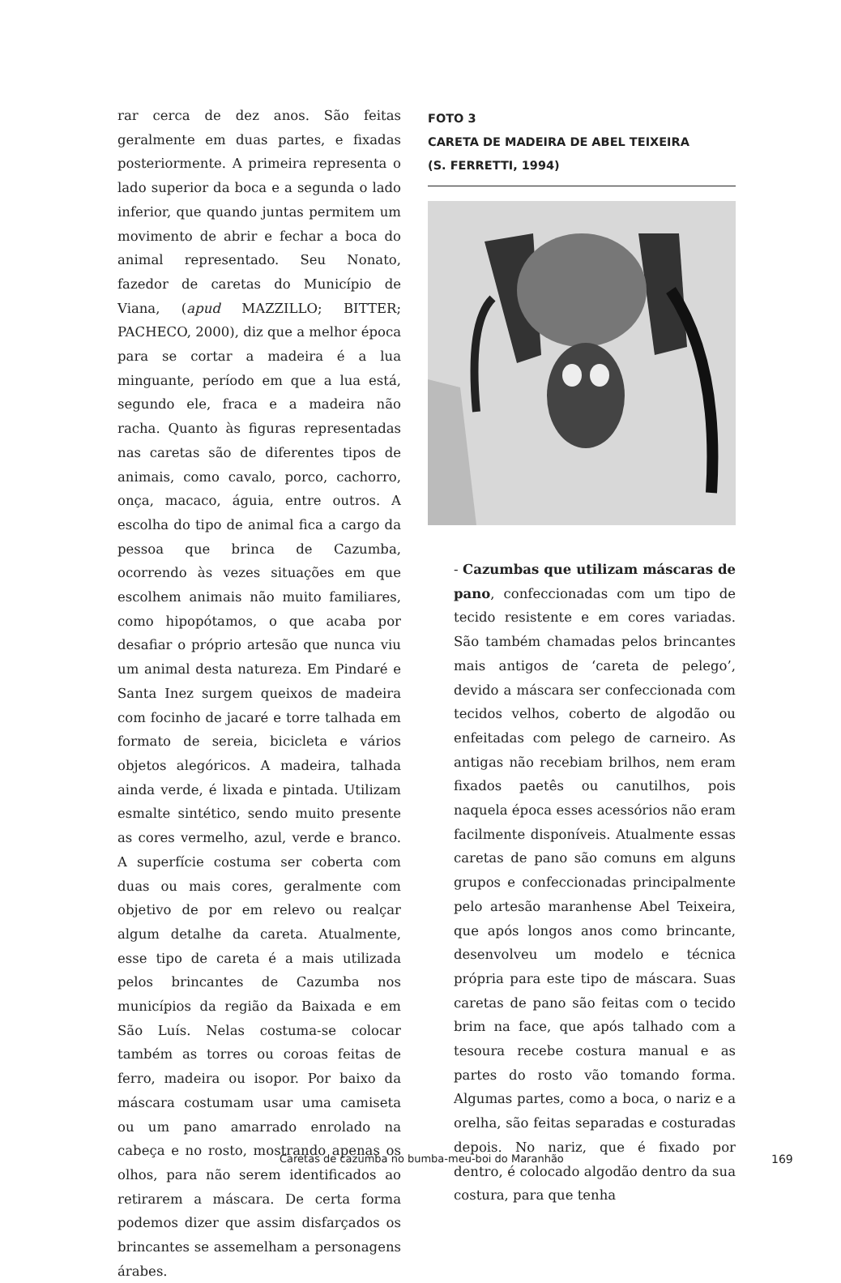rar cerca de dez anos. São feitas geralmente em duas partes, e fixadas posteriormente. A primeira representa o lado superior da boca e a segunda o lado inferior, que quando juntas permitem um movimento de abrir e fechar a boca do animal representado. Seu Nonato, fazedor de caretas do Município de Viana, (apud MAZZILLO; BITTER; PACHECO, 2000), diz que a melhor época para se cortar a madeira é a lua minguante, período em que a lua está, segundo ele, fraca e a madeira não racha. Quanto às figuras representadas nas caretas são de diferentes tipos de animais, como cavalo, porco, cachorro, onça, macaco, águia, entre outros. A escolha do tipo de animal fica a cargo da pessoa que brinca de Cazumba, ocorrendo às vezes situações em que escolhem animais não muito familiares, como hipopótamos, o que acaba por desafiar o próprio artesão que nunca viu um animal desta natureza. Em Pindaré e Santa Inez surgem queixos de madeira com focinho de jacaré e torre talhada em formato de sereia, bicicleta e vários objetos alegóricos. A madeira, talhada ainda verde, é lixada e pintada. Utilizam esmalte sintético, sendo muito presente as cores vermelho, azul, verde e branco. A superfície costuma ser coberta com duas ou mais cores, geralmente com objetivo de por em relevo ou realçar algum detalhe da careta. Atualmente, esse tipo de careta é a mais utilizada pelos brincantes de Cazumba nos municípios da região da Baixada e em São Luís. Nelas costuma-se colocar também as torres ou coroas feitas de ferro, madeira ou isopor. Por baixo da máscara costumam usar uma camiseta ou um pano amarrado enrolado na cabeça e no rosto, mostrando apenas os olhos, para não serem identificados ao retirarem a máscara. De certa forma podemos dizer que assim disfarçados os brincantes se assemelham a personagens árabes.
FOTO 3
CARETA DE MADEIRA DE ABEL TEIXEIRA
(S. FERRETTI, 1994)
- Cazumbas que utilizam máscaras de pano, confeccionadas com um tipo de tecido resistente e em cores variadas. São também chamadas pelos brincantes mais antigos de ‘careta de pelego’, devido a máscara ser confeccionada com tecidos velhos, coberto de algodão ou enfeitadas com pelego de carneiro. As antigas não recebiam brilhos, nem eram fixados paetês ou canutilhos, pois naquela época esses acessórios não eram facilmente disponíveis. Atualmente essas caretas de pano são comuns em alguns grupos e confeccionadas principalmente pelo artesão maranhense Abel Teixeira, que após longos anos como brincante, desenvolveu um modelo e técnica própria para este tipo de máscara. Suas caretas de pano são feitas com o tecido brim na face, que após talhado com a tesoura recebe costura manual e as partes do rosto vão tomando forma. Algumas partes, como a boca, o nariz e a orelha, são feitas separadas e costuradas depois. No nariz, que é fixado por dentro, é colocado algodão dentro da sua costura, para que tenha
Caretas de cazumba no bumba-meu-boi do Maranhão 169